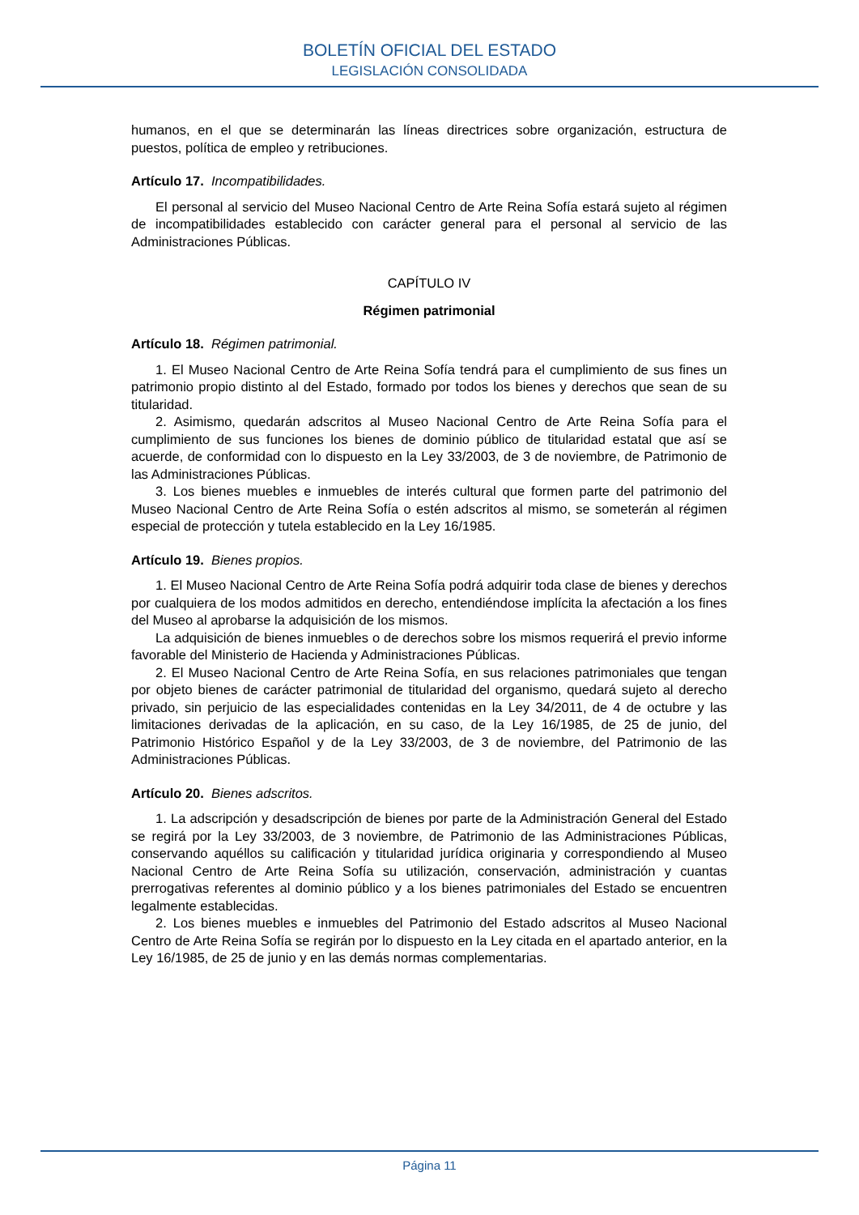BOLETÍN OFICIAL DEL ESTADO
LEGISLACIÓN CONSOLIDADA
humanos, en el que se determinarán las líneas directrices sobre organización, estructura de puestos, política de empleo y retribuciones.
Artículo 17. Incompatibilidades.
El personal al servicio del Museo Nacional Centro de Arte Reina Sofía estará sujeto al régimen de incompatibilidades establecido con carácter general para el personal al servicio de las Administraciones Públicas.
CAPÍTULO IV
Régimen patrimonial
Artículo 18. Régimen patrimonial.
1. El Museo Nacional Centro de Arte Reina Sofía tendrá para el cumplimiento de sus fines un patrimonio propio distinto al del Estado, formado por todos los bienes y derechos que sean de su titularidad.
2. Asimismo, quedarán adscritos al Museo Nacional Centro de Arte Reina Sofía para el cumplimiento de sus funciones los bienes de dominio público de titularidad estatal que así se acuerde, de conformidad con lo dispuesto en la Ley 33/2003, de 3 de noviembre, de Patrimonio de las Administraciones Públicas.
3. Los bienes muebles e inmuebles de interés cultural que formen parte del patrimonio del Museo Nacional Centro de Arte Reina Sofía o estén adscritos al mismo, se someterán al régimen especial de protección y tutela establecido en la Ley 16/1985.
Artículo 19. Bienes propios.
1. El Museo Nacional Centro de Arte Reina Sofía podrá adquirir toda clase de bienes y derechos por cualquiera de los modos admitidos en derecho, entendiéndose implícita la afectación a los fines del Museo al aprobarse la adquisición de los mismos.
La adquisición de bienes inmuebles o de derechos sobre los mismos requerirá el previo informe favorable del Ministerio de Hacienda y Administraciones Públicas.
2. El Museo Nacional Centro de Arte Reina Sofía, en sus relaciones patrimoniales que tengan por objeto bienes de carácter patrimonial de titularidad del organismo, quedará sujeto al derecho privado, sin perjuicio de las especialidades contenidas en la Ley 34/2011, de 4 de octubre y las limitaciones derivadas de la aplicación, en su caso, de la Ley 16/1985, de 25 de junio, del Patrimonio Histórico Español y de la Ley 33/2003, de 3 de noviembre, del Patrimonio de las Administraciones Públicas.
Artículo 20. Bienes adscritos.
1. La adscripción y desadscripción de bienes por parte de la Administración General del Estado se regirá por la Ley 33/2003, de 3 noviembre, de Patrimonio de las Administraciones Públicas, conservando aquéllos su calificación y titularidad jurídica originaria y correspondiendo al Museo Nacional Centro de Arte Reina Sofía su utilización, conservación, administración y cuantas prerrogativas referentes al dominio público y a los bienes patrimoniales del Estado se encuentren legalmente establecidas.
2. Los bienes muebles e inmuebles del Patrimonio del Estado adscritos al Museo Nacional Centro de Arte Reina Sofía se regirán por lo dispuesto en la Ley citada en el apartado anterior, en la Ley 16/1985, de 25 de junio y en las demás normas complementarias.
Página 11